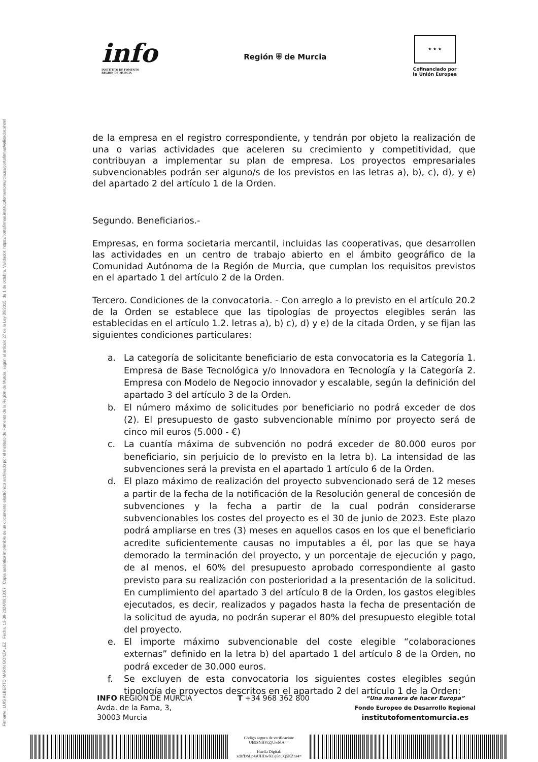Firmante: LUIS ALBERTO MARIN GONZALEZ Fecha: 13-06-2024/09:13:07 Copia auténtica imprimible de un documento electrónico archivado por el Instituto de Fomento de la Región de Murcia, según el artículo 27 de la Ley 39/2015, de 1 de octubre. Validador: https://portafirmas.institutofomentomurcia.es/portafirmas/validador.xhtml
info
INSTITUTO DE FOMENTO
REGIÓN DE MURCIA
Región ⛨ de Murcia
★ ★ ★
Cofinanciado por
la Unión Europea
de la empresa en el registro correspondiente, y tendrán por objeto la realización de una o varias actividades que aceleren su crecimiento y competitividad, que contribuyan a implementar su plan de empresa. Los proyectos empresariales subvencionables podrán ser alguno/s de los previstos en las letras a), b), c), d), y e) del apartado 2 del artículo 1 de la Orden.
Segundo. Beneficiarios.-
Empresas, en forma societaria mercantil, incluidas las cooperativas, que desarrollen las actividades en un centro de trabajo abierto en el ámbito geográfico de la Comunidad Autónoma de la Región de Murcia, que cumplan los requisitos previstos en el apartado 1 del artículo 2 de la Orden.
Tercero. Condiciones de la convocatoria. - Con arreglo a lo previsto en el artículo 20.2 de la Orden se establece que las tipologías de proyectos elegibles serán las establecidas en el artículo 1.2. letras a), b) c), d) y e) de la citada Orden, y se fijan las siguientes condiciones particulares:
a. La categoría de solicitante beneficiario de esta convocatoria es la Categoría 1. Empresa de Base Tecnológica y/o Innovadora en Tecnología y la Categoría 2. Empresa con Modelo de Negocio innovador y escalable, según la definición del apartado 3 del artículo 3 de la Orden.
b. El número máximo de solicitudes por beneficiario no podrá exceder de dos (2). El presupuesto de gasto subvencionable mínimo por proyecto será de cinco mil euros (5.000 - €)
c. La cuantía máxima de subvención no podrá exceder de 80.000 euros por beneficiario, sin perjuicio de lo previsto en la letra b). La intensidad de las subvenciones será la prevista en el apartado 1 artículo 6 de la Orden.
d. El plazo máximo de realización del proyecto subvencionado será de 12 meses a partir de la fecha de la notificación de la Resolución general de concesión de subvenciones y la fecha a partir de la cual podrán considerarse subvencionables los costes del proyecto es el 30 de junio de 2023. Este plazo podrá ampliarse en tres (3) meses en aquellos casos en los que el beneficiario acredite suficientemente causas no imputables a él, por las que se haya demorado la terminación del proyecto, y un porcentaje de ejecución y pago, de al menos, el 60% del presupuesto aprobado correspondiente al gasto previsto para su realización con posterioridad a la presentación de la solicitud. En cumplimiento del apartado 3 del artículo 8 de la Orden, los gastos elegibles ejecutados, es decir, realizados y pagados hasta la fecha de presentación de la solicitud de ayuda, no podrán superar el 80% del presupuesto elegible total del proyecto.
e. El importe máximo subvencionable del coste elegible “colaboraciones externas” definido en la letra b) del apartado 1 del artículo 8 de la Orden, no podrá exceder de 30.000 euros.
f. Se excluyen de esta convocatoria los siguientes costes elegibles según tipología de proyectos descritos en el apartado 2 del artículo 1 de la Orden:
INFO REGIÓN DE MURCIA
Avda. de la Fama, 3,
30003 Murcia
T +34 968 362 800
“Una manera de hacer Europa”
Fondo Europeo de Desarrollo Regional
institutofomentomurcia.es
Código seguro de verificación:
UE9SNHVtZjUwMA==
Huella Digital:
xdzfDSLp4sUHDwXCq6nCQ5KZns4=